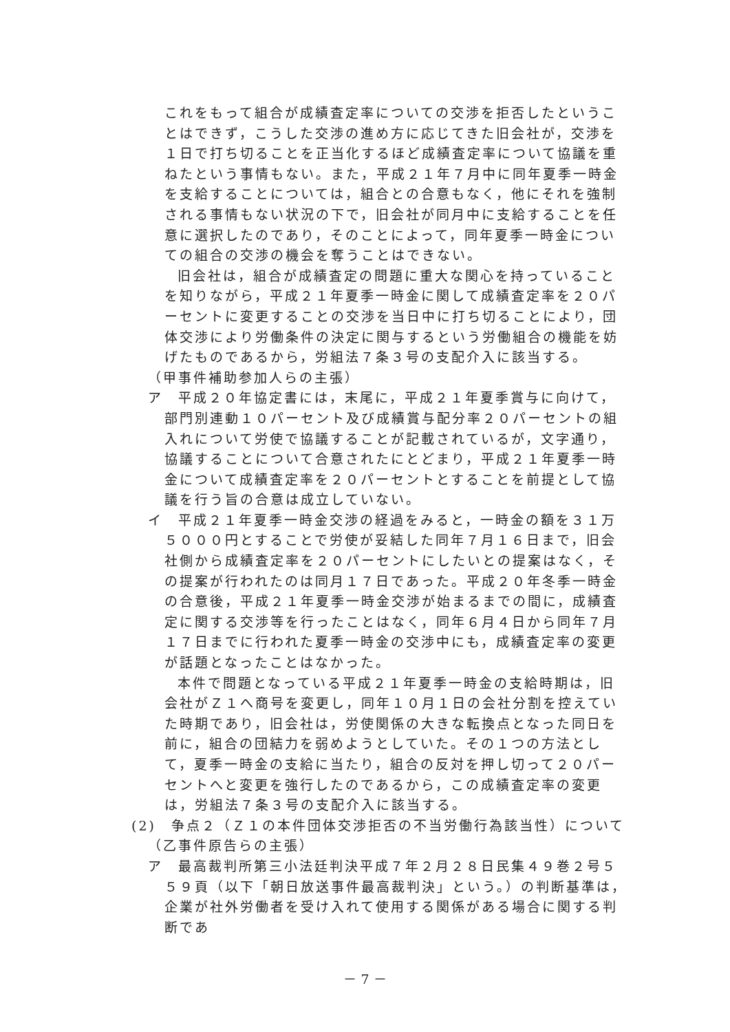これをもって組合が成績査定率についての交渉を拒否したということはできず，こうした交渉の進め方に応じてきた旧会社が，交渉を１日で打ち切ることを正当化するほど成績査定率について協議を重ねたという事情もない。また，平成２１年７月中に同年夏季一時金を支給することについては，組合との合意もなく，他にそれを強制される事情もない状況の下で，旧会社が同月中に支給することを任意に選択したのであり，そのことによって，同年夏季一時金についての組合の交渉の機会を奪うことはできない。
旧会社は，組合が成績査定の問題に重大な関心を持っていることを知りながら，平成２１年夏季一時金に関して成績査定率を２０パーセントに変更することの交渉を当日中に打ち切ることにより，団体交渉により労働条件の決定に関与するという労働組合の機能を妨げたものであるから，労組法７条３号の支配介入に該当する。
（甲事件補助参加人らの主張）
ア　平成２０年協定書には，末尾に，平成２１年夏季賞与に向けて，部門別連動１０パーセント及び成績賞与配分率２０パーセントの組入れについて労使で協議することが記載されているが，文字通り，協議することについて合意されたにとどまり，平成２１年夏季一時金について成績査定率を２０パーセントとすることを前提として協議を行う旨の合意は成立していない。
イ　平成２１年夏季一時金交渉の経過をみると，一時金の額を３１万５０００円とすることで労使が妥結した同年７月１６日まで，旧会社側から成績査定率を２０パーセントにしたいとの提案はなく，その提案が行われたのは同月１７日であった。平成２０年冬季一時金の合意後，平成２１年夏季一時金交渉が始まるまでの間に，成績査定に関する交渉等を行ったことはなく，同年６月４日から同年７月１７日までに行われた夏季一時金の交渉中にも，成績査定率の変更が話題となったことはなかった。
本件で問題となっている平成２１年夏季一時金の支給時期は，旧会社がＺ１へ商号を変更し，同年１０月１日の会社分割を控えていた時期であり，旧会社は，労使関係の大きな転換点となった同日を前に，組合の団結力を弱めようとしていた。その１つの方法として，夏季一時金の支給に当たり，組合の反対を押し切って２０パーセントへと変更を強行したのであるから，この成績査定率の変更は，労組法７条３号の支配介入に該当する。
(2)　争点２（Ｚ１の本件団体交渉拒否の不当労働行為該当性）について
（乙事件原告らの主張）
ア　最高裁判所第三小法廷判決平成７年２月２８日民集４９巻２号５５９頁（以下「朝日放送事件最高裁判決」という。）の判断基準は，企業が社外労働者を受け入れて使用する関係がある場合に関する判断であ
－ 7 －